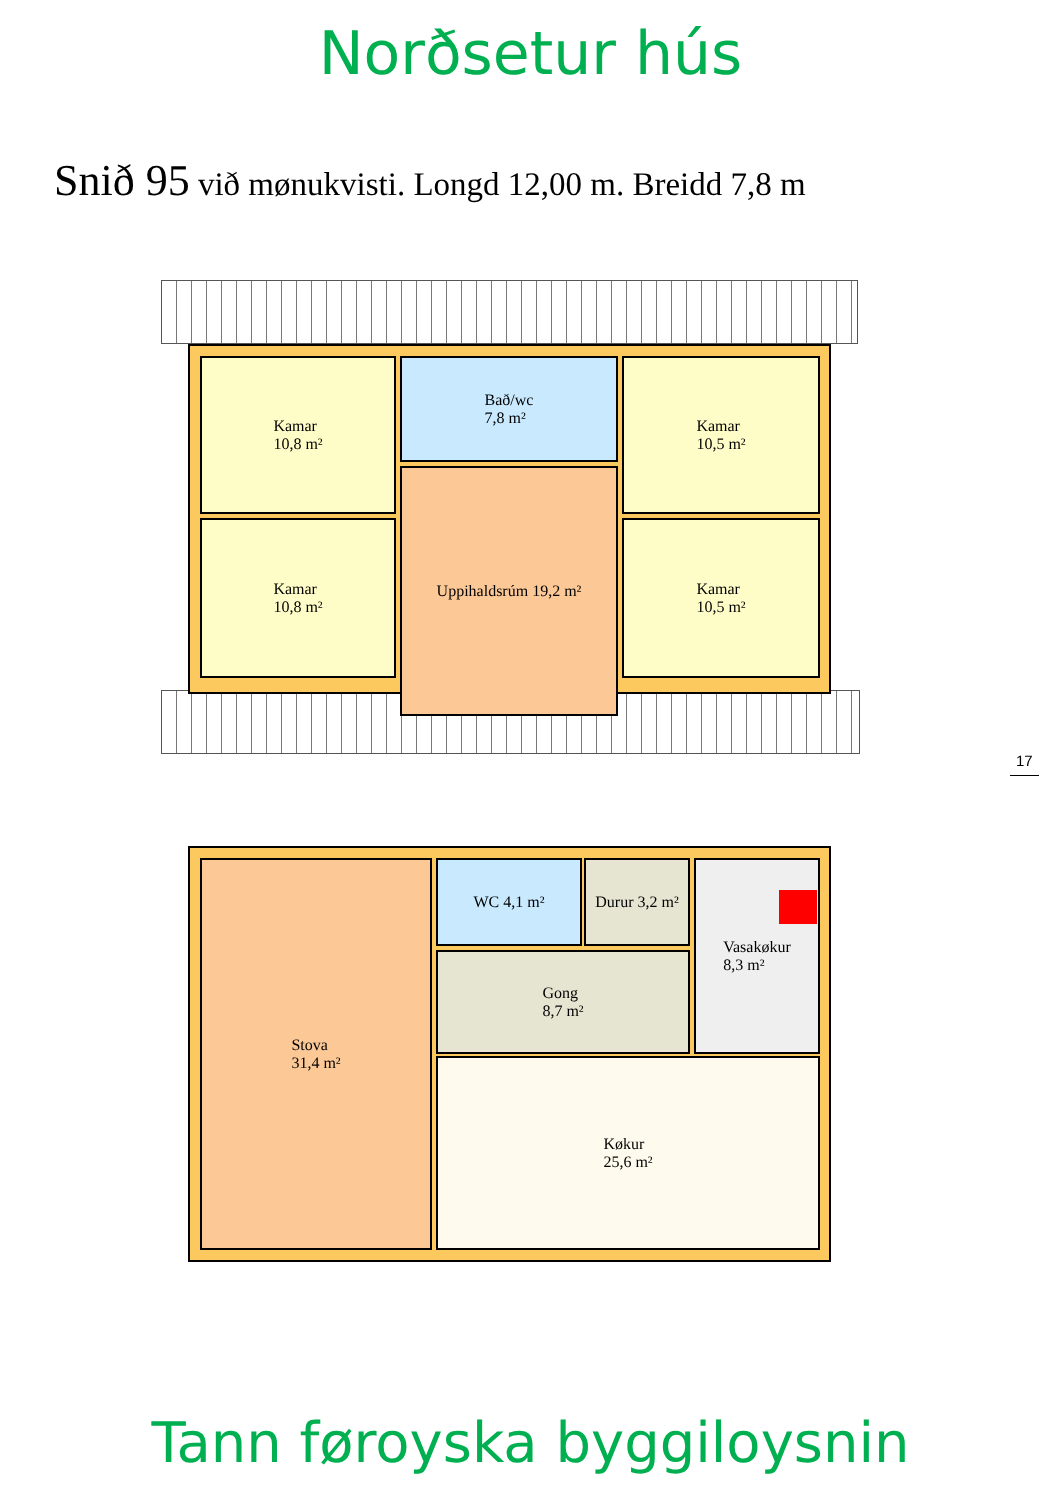Norðsetur hús
Snið 95 við mønukvisti. Longd 12,00 m. Breidd 7,8 m
Kamar
10,8 m²
Kamar
10,8 m²
Bað/wc
7,8 m²
Uppihaldsrúm 19,2 m²
Kamar
10,5 m²
Kamar
10,5 m²
17
Stova
31,4 m²
WC 4,1 m²
Durur 3,2 m²
Vasakøkur
8,3 m²
Gong
8,7 m²
Køkur
25,6 m²
Tann føroyska byggiloysnin